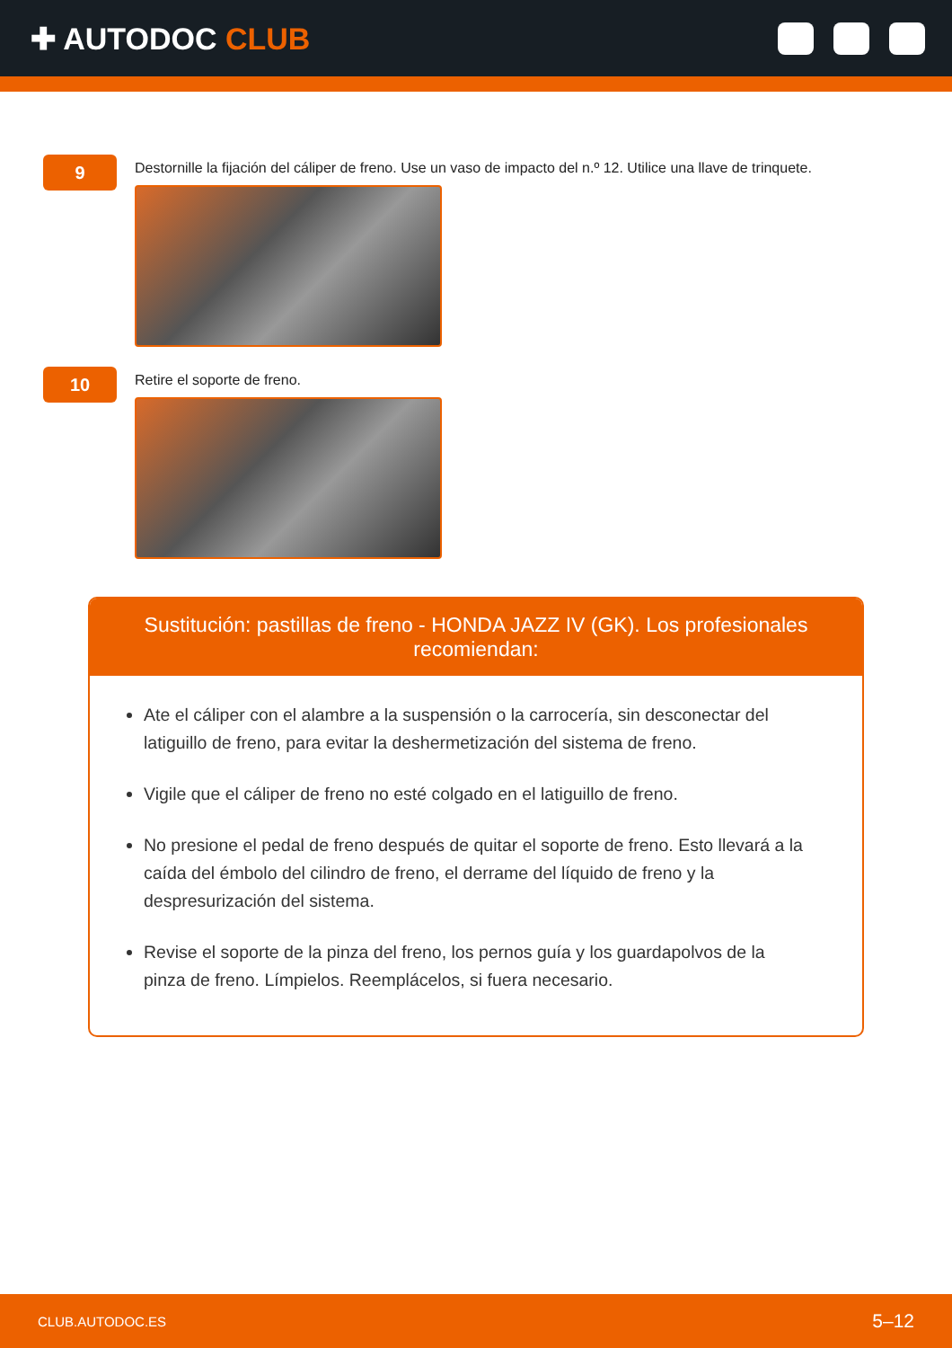✚ AUTODOC CLUB
9
Destornille la fijación del cáliper de freno. Use un vaso de impacto del n.º 12. Utilice una llave de trinquete.
10
Retire el soporte de freno.
Sustitución: pastillas de freno - HONDA JAZZ IV (GK). Los profesionales recomiendan:
Ate el cáliper con el alambre a la suspensión o la carrocería, sin desconectar del latiguillo de freno, para evitar la deshermetización del sistema de freno.
Vigile que el cáliper de freno no esté colgado en el latiguillo de freno.
No presione el pedal de freno después de quitar el soporte de freno. Esto llevará a la caída del émbolo del cilindro de freno, el derrame del líquido de freno y la despresurización del sistema.
Revise el soporte de la pinza del freno, los pernos guía y los guardapolvos de la pinza de freno. Límpielos. Reemplácelos, si fuera necesario.
CLUB.AUTODOC.ES 5–12